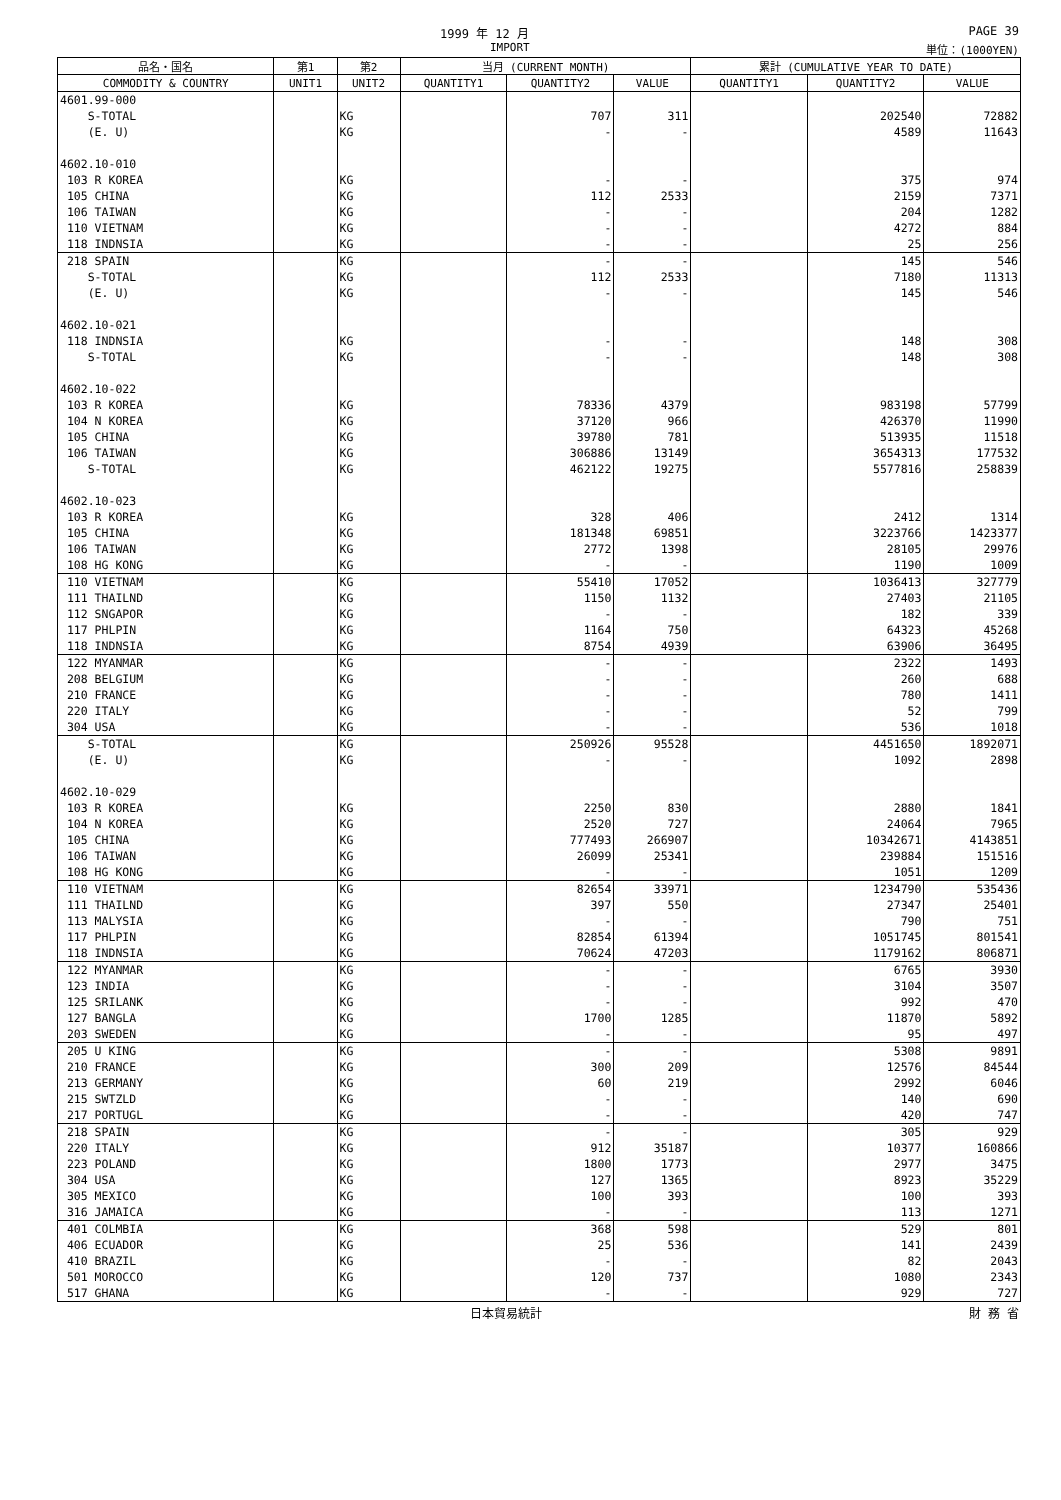1999 年 12 月 PAGE 39
IMPORT 単位：(1000YEN)
| 品名・国名 | 第1 | 第2 | 当月 (CURRENT MONTH) | | | 累計 (CUMULATIVE YEAR TO DATE) | | |
| --- | --- | --- | --- | --- | --- | --- | --- | --- |
| COMMODITY & COUNTRY | UNIT1 | UNIT2 | QUANTITY1 | QUANTITY2 | VALUE | QUANTITY1 | QUANTITY2 | VALUE |
| 4601.99-000 | | | | | | | | |
| S-TOTAL | | KG | | 707 | 311 | | 202540 | 72882 |
| (E. U) | | KG | | - | - | | 4589 | 11643 |
| 4602.10-010 | | | | | | | | |
| 103 R KOREA | | KG | | - | - | | 375 | 974 |
| 105 CHINA | | KG | | 112 | 2533 | | 2159 | 7371 |
| 106 TAIWAN | | KG | | - | - | | 204 | 1282 |
| 110 VIETNAM | | KG | | - | - | | 4272 | 884 |
| 118 INDNSIA | | KG | | - | - | | 25 | 256 |
| 218 SPAIN | | KG | | - | - | | 145 | 546 |
| S-TOTAL | | KG | | 112 | 2533 | | 7180 | 11313 |
| (E. U) | | KG | | - | - | | 145 | 546 |
| 4602.10-021 | | | | | | | | |
| 118 INDNSIA | | KG | | - | - | | 148 | 308 |
| S-TOTAL | | KG | | - | - | | 148 | 308 |
| 4602.10-022 | | | | | | | | |
| 103 R KOREA | | KG | | 78336 | 4379 | | 983198 | 57799 |
| 104 N KOREA | | KG | | 37120 | 966 | | 426370 | 11990 |
| 105 CHINA | | KG | | 39780 | 781 | | 513935 | 11518 |
| 106 TAIWAN | | KG | | 306886 | 13149 | | 3654313 | 177532 |
| S-TOTAL | | KG | | 462122 | 19275 | | 5577816 | 258839 |
| 4602.10-023 | | | | | | | | |
| 103 R KOREA | | KG | | 328 | 406 | | 2412 | 1314 |
| 105 CHINA | | KG | | 181348 | 69851 | | 3223766 | 1423377 |
| 106 TAIWAN | | KG | | 2772 | 1398 | | 28105 | 29976 |
| 108 HG KONG | | KG | | - | - | | 1190 | 1009 |
| 110 VIETNAM | | KG | | 55410 | 17052 | | 1036413 | 327779 |
| 111 THAILND | | KG | | 1150 | 1132 | | 27403 | 21105 |
| 112 SNGAPOR | | KG | | - | - | | 182 | 339 |
| 117 PHLPIN | | KG | | 1164 | 750 | | 64323 | 45268 |
| 118 INDNSIA | | KG | | 8754 | 4939 | | 63906 | 36495 |
| 122 MYANMAR | | KG | | - | - | | 2322 | 1493 |
| 208 BELGIUM | | KG | | - | - | | 260 | 688 |
| 210 FRANCE | | KG | | - | - | | 780 | 1411 |
| 220 ITALY | | KG | | - | - | | 52 | 799 |
| 304 USA | | KG | | - | - | | 536 | 1018 |
| S-TOTAL | | KG | | 250926 | 95528 | | 4451650 | 1892071 |
| (E. U) | | KG | | - | - | | 1092 | 2898 |
| 4602.10-029 | | | | | | | | |
| 103 R KOREA | | KG | | 2250 | 830 | | 2880 | 1841 |
| 104 N KOREA | | KG | | 2520 | 727 | | 24064 | 7965 |
| 105 CHINA | | KG | | 777493 | 266907 | | 10342671 | 4143851 |
| 106 TAIWAN | | KG | | 26099 | 25341 | | 239884 | 151516 |
| 108 HG KONG | | KG | | - | - | | 1051 | 1209 |
| 110 VIETNAM | | KG | | 82654 | 33971 | | 1234790 | 535436 |
| 111 THAILND | | KG | | 397 | 550 | | 27347 | 25401 |
| 113 MALYSIA | | KG | | - | - | | 790 | 751 |
| 117 PHLPIN | | KG | | 82854 | 61394 | | 1051745 | 801541 |
| 118 INDNSIA | | KG | | 70624 | 47203 | | 1179162 | 806871 |
| 122 MYANMAR | | KG | | - | - | | 6765 | 3930 |
| 123 INDIA | | KG | | - | - | | 3104 | 3507 |
| 125 SRILANK | | KG | | - | - | | 992 | 470 |
| 127 BANGLA | | KG | | 1700 | 1285 | | 11870 | 5892 |
| 203 SWEDEN | | KG | | - | - | | 95 | 497 |
| 205 U KING | | KG | | - | - | | 5308 | 9891 |
| 210 FRANCE | | KG | | 300 | 209 | | 12576 | 84544 |
| 213 GERMANY | | KG | | 60 | 219 | | 2992 | 6046 |
| 215 SWTZLD | | KG | | - | - | | 140 | 690 |
| 217 PORTUGL | | KG | | - | - | | 420 | 747 |
| 218 SPAIN | | KG | | - | - | | 305 | 929 |
| 220 ITALY | | KG | | 912 | 35187 | | 10377 | 160866 |
| 223 POLAND | | KG | | 1800 | 1773 | | 2977 | 3475 |
| 304 USA | | KG | | 127 | 1365 | | 8923 | 35229 |
| 305 MEXICO | | KG | | 100 | 393 | | 100 | 393 |
| 316 JAMAICA | | KG | | - | - | | 113 | 1271 |
| 401 COLMBIA | | KG | | 368 | 598 | | 529 | 801 |
| 406 ECUADOR | | KG | | 25 | 536 | | 141 | 2439 |
| 410 BRAZIL | | KG | | - | - | | 82 | 2043 |
| 501 MOROCCO | | KG | | 120 | 737 | | 1080 | 2343 |
| 517 GHANA | | KG | | - | - | | 929 | 727 |
日本貿易統計 財 務 省